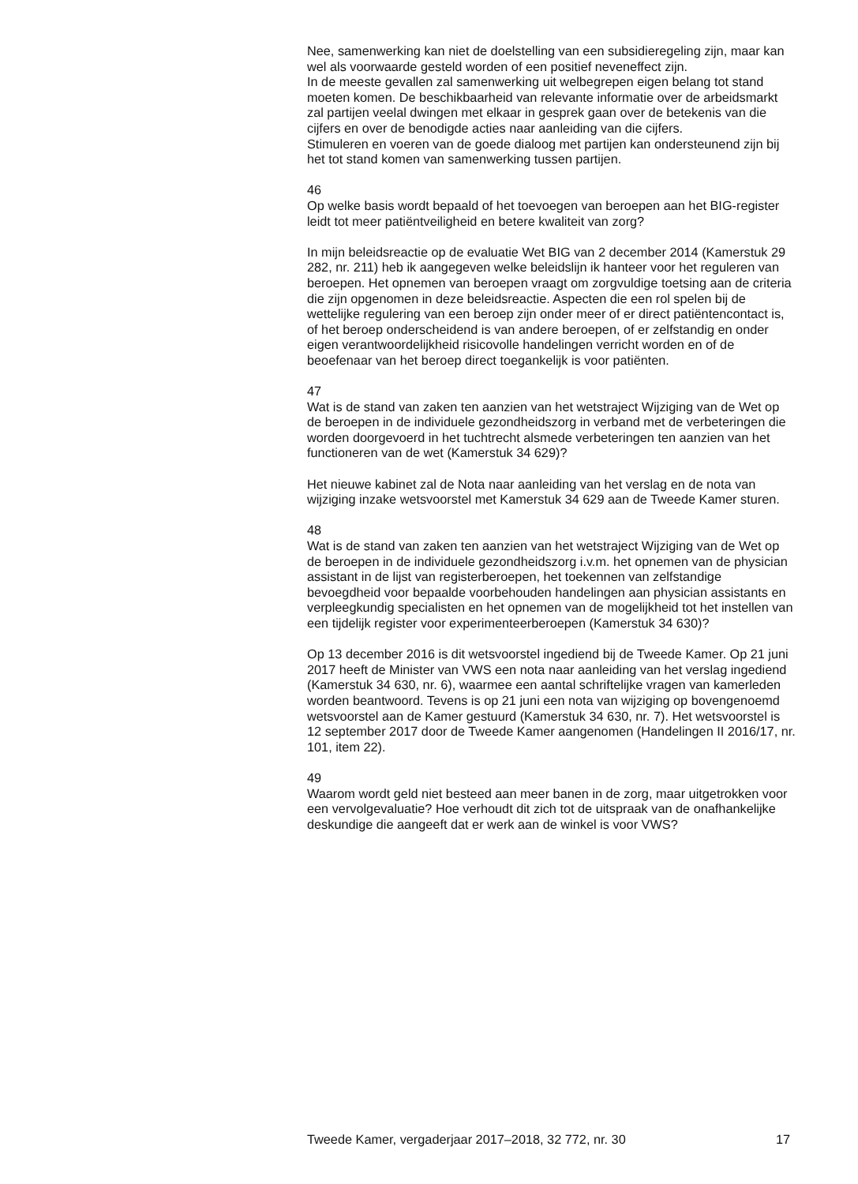Nee, samenwerking kan niet de doelstelling van een subsidieregeling zijn, maar kan wel als voorwaarde gesteld worden of een positief neveneffect zijn.
In de meeste gevallen zal samenwerking uit welbegrepen eigen belang tot stand moeten komen. De beschikbaarheid van relevante informatie over de arbeidsmarkt zal partijen veelal dwingen met elkaar in gesprek gaan over de betekenis van die cijfers en over de benodigde acties naar aanleiding van die cijfers.
Stimuleren en voeren van de goede dialoog met partijen kan ondersteunend zijn bij het tot stand komen van samenwerking tussen partijen.
46
Op welke basis wordt bepaald of het toevoegen van beroepen aan het BIG-register leidt tot meer patiëntveiligheid en betere kwaliteit van zorg?
In mijn beleidsreactie op de evaluatie Wet BIG van 2 december 2014 (Kamerstuk 29 282, nr. 211) heb ik aangegeven welke beleidslijn ik hanteer voor het reguleren van beroepen. Het opnemen van beroepen vraagt om zorgvuldige toetsing aan de criteria die zijn opgenomen in deze beleidsreactie. Aspecten die een rol spelen bij de wettelijke regulering van een beroep zijn onder meer of er direct patiëntencontact is, of het beroep onderscheidend is van andere beroepen, of er zelfstandig en onder eigen verantwoordelijkheid risicovolle handelingen verricht worden en of de beoefenaar van het beroep direct toegankelijk is voor patiënten.
47
Wat is de stand van zaken ten aanzien van het wetstraject Wijziging van de Wet op de beroepen in de individuele gezondheidszorg in verband met de verbeteringen die worden doorgevoerd in het tuchtrecht alsmede verbeteringen ten aanzien van het functioneren van de wet (Kamerstuk 34 629)?
Het nieuwe kabinet zal de Nota naar aanleiding van het verslag en de nota van wijziging inzake wetsvoorstel met Kamerstuk 34 629 aan de Tweede Kamer sturen.
48
Wat is de stand van zaken ten aanzien van het wetstraject Wijziging van de Wet op de beroepen in de individuele gezondheidszorg i.v.m. het opnemen van de physician assistant in de lijst van registerberoepen, het toekennen van zelfstandige bevoegdheid voor bepaalde voorbehouden handelingen aan physician assistants en verpleegkundig specialisten en het opnemen van de mogelijkheid tot het instellen van een tijdelijk register voor experimenteerberoepen (Kamerstuk 34 630)?
Op 13 december 2016 is dit wetsvoorstel ingediend bij de Tweede Kamer. Op 21 juni 2017 heeft de Minister van VWS een nota naar aanleiding van het verslag ingediend (Kamerstuk 34 630, nr. 6), waarmee een aantal schriftelijke vragen van kamerleden worden beantwoord. Tevens is op 21 juni een nota van wijziging op bovengenoemd wetsvoorstel aan de Kamer gestuurd (Kamerstuk 34 630, nr. 7). Het wetsvoorstel is 12 september 2017 door de Tweede Kamer aangenomen (Handelingen II 2016/17, nr. 101, item 22).
49
Waarom wordt geld niet besteed aan meer banen in de zorg, maar uitgetrokken voor een vervolgevaluatie? Hoe verhoudt dit zich tot de uitspraak van de onafhankelijke deskundige die aangeeft dat er werk aan de winkel is voor VWS?
Tweede Kamer, vergaderjaar 2017–2018, 32 772, nr. 30 17